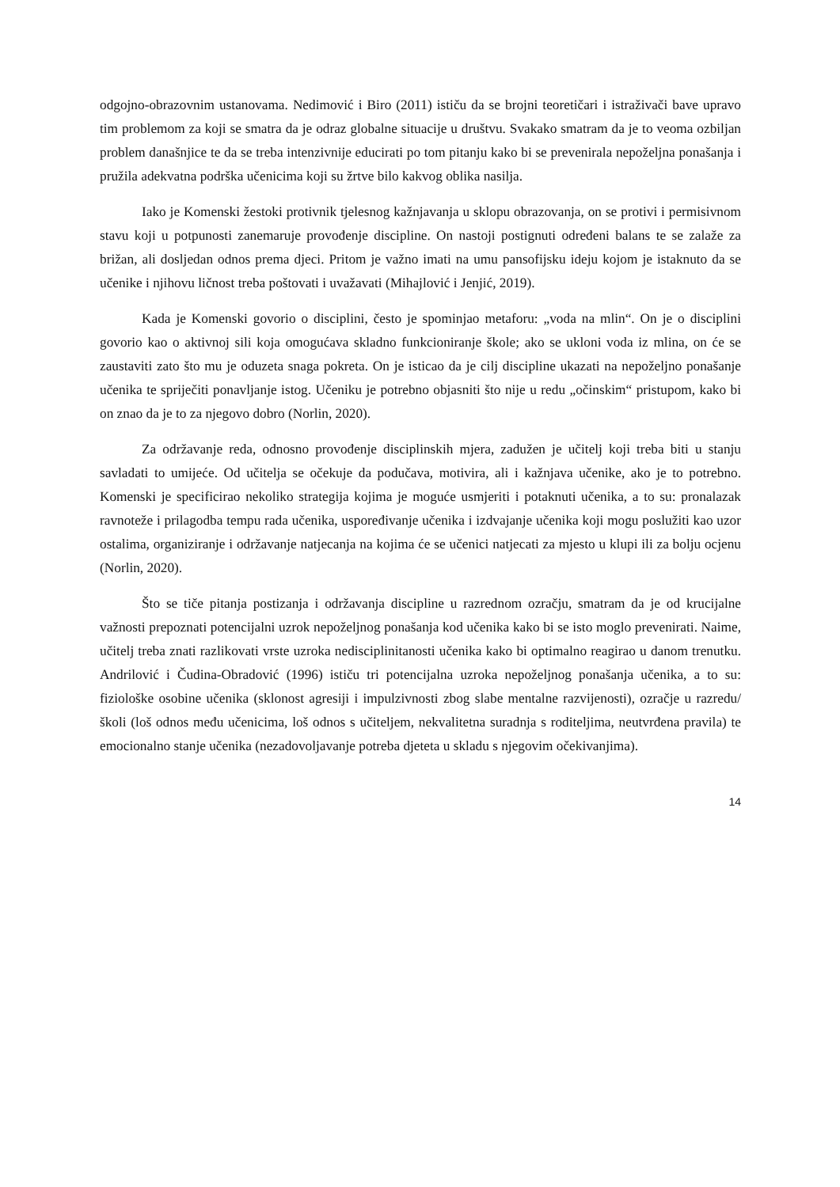odgojno-obrazovnim ustanovama. Nedimović i Biro (2011) ističu da se brojni teoretičari i istraživači bave upravo tim problemom za koji se smatra da je odraz globalne situacije u društvu. Svakako smatram da je to veoma ozbiljan problem današnjice te da se treba intenzivnije educirati po tom pitanju kako bi se prevenirala nepoželjna ponašanja i pružila adekvatna podrška učenicima koji su žrtve bilo kakvog oblika nasilja.
Iako je Komenski žestoki protivnik tjelesnog kažnjavanja u sklopu obrazovanja, on se protivi i permisivnom stavu koji u potpunosti zanemaruje provođenje discipline. On nastoji postignuti određeni balans te se zalaže za brižan, ali dosljedan odnos prema djeci. Pritom je važno imati na umu pansofijsku ideju kojom je istaknuto da se učenike i njihovu ličnost treba poštovati i uvažavati (Mihajlović i Jenjić, 2019).
Kada je Komenski govorio o disciplini, često je spominjao metaforu: „voda na mlin“. On je o disciplini govorio kao o aktivnoj sili koja omogućava skladno funkcioniranje škole; ako se ukloni voda iz mlina, on će se zaustaviti zato što mu je oduzeta snaga pokreta. On je isticao da je cilj discipline ukazati na nepoželjno ponašanje učenika te spriječiti ponavljanje istog. Učeniku je potrebno objasniti što nije u redu „očinskim“ pristupom, kako bi on znao da je to za njegovo dobro (Norlin, 2020).
Za održavanje reda, odnosno provođenje disciplinskih mjera, zadužen je učitelj koji treba biti u stanju savladati to umijeće. Od učitelja se očekuje da podučava, motivira, ali i kažnjava učenike, ako je to potrebno. Komenski je specificirao nekoliko strategija kojima je moguće usmjeriti i potaknuti učenika, a to su: pronalazak ravnoteže i prilagodba tempu rada učenika, uspoređivanje učenika i izdvajanje učenika koji mogu poslužiti kao uzor ostalima, organiziranje i održavanje natjecanja na kojima će se učenici natjecati za mjesto u klupi ili za bolju ocjenu (Norlin, 2020).
Što se tiče pitanja postizanja i održavanja discipline u razrednom ozračju, smatram da je od krucijalne važnosti prepoznati potencijalni uzrok nepoželjnog ponašanja kod učenika kako bi se isto moglo prevenirati. Naime, učitelj treba znati razlikovati vrste uzroka nedisciplinitanosti učenika kako bi optimalno reagirao u danom trenutku. Andrilović i Čudina-Obradović (1996) ističu tri potencijalna uzroka nepoželjnog ponašanja učenika, a to su: fiziološke osobine učenika (sklonost agresiji i impulzivnosti zbog slabe mentalne razvijenosti), ozračje u razredu/školi (loš odnos među učenicima, loš odnos s učiteljem, nekvalitetna suradnja s roditeljima, neutvrđena pravila) te emocionalno stanje učenika (nezadovoljavanje potreba djeteta u skladu s njegovim očekivanjima).
14